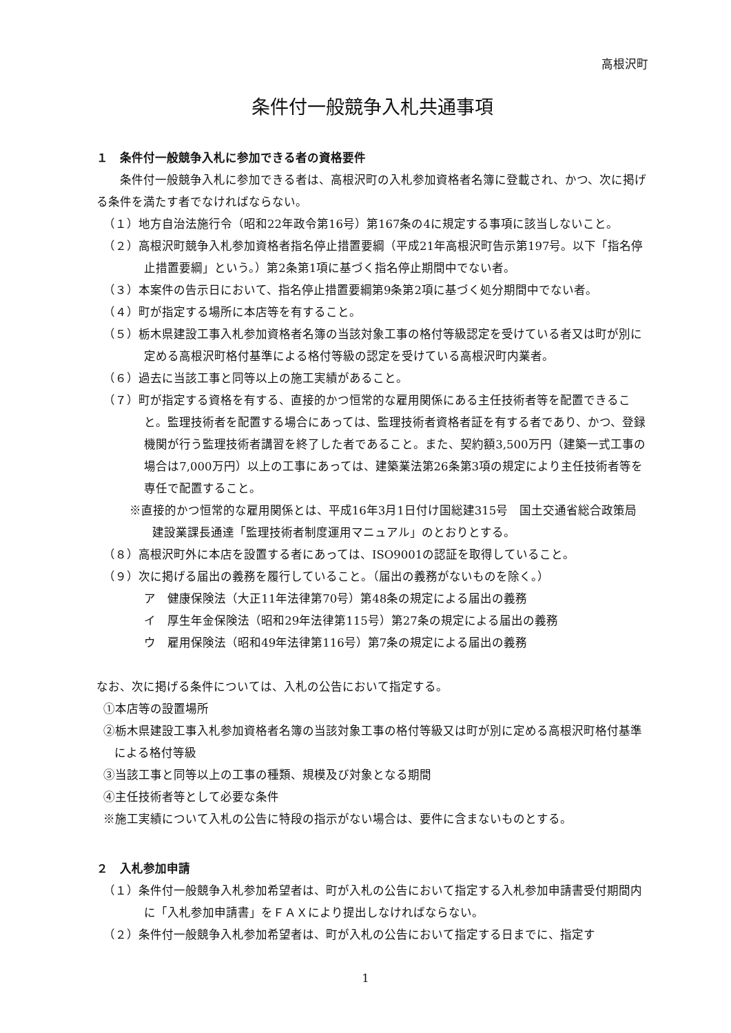高根沢町
条件付一般競争入札共通事項
１　条件付一般競争入札に参加できる者の資格要件
　条件付一般競争入札に参加できる者は、高根沢町の入札参加資格者名簿に登載され、かつ、次に掲げる条件を満たす者でなければならない。
（１）地方自治法施行令（昭和22年政令第16号）第167条の4に規定する事項に該当しないこと。
（２）高根沢町競争入札参加資格者指名停止措置要綱（平成21年高根沢町告示第197号。以下「指名停止措置要綱」という。）第2条第1項に基づく指名停止期間中でない者。
（３）本案件の告示日において、指名停止措置要綱第9条第2項に基づく処分期間中でない者。
（４）町が指定する場所に本店等を有すること。
（５）栃木県建設工事入札参加資格者名簿の当該対象工事の格付等級認定を受けている者又は町が別に定める高根沢町格付基準による格付等級の認定を受けている高根沢町内業者。
（６）過去に当該工事と同等以上の施工実績があること。
（７）町が指定する資格を有する、直接的かつ恒常的な雇用関係にある主任技術者等を配置できること。監理技術者を配置する場合にあっては、監理技術者資格者証を有する者であり、かつ、登録機関が行う監理技術者講習を終了した者であること。また、契約額3,500万円（建築一式工事の場合は7,000万円）以上の工事にあっては、建築業法第26条第3項の規定により主任技術者等を専任で配置すること。
※直接的かつ恒常的な雇用関係とは、平成16年3月1日付け国総建315号　国土交通省総合政策局建設業課長通達「監理技術者制度運用マニュアル」のとおりとする。
（８）高根沢町外に本店を設置する者にあっては、ISO9001の認証を取得していること。
（９）次に掲げる届出の義務を履行していること。（届出の義務がないものを除く。）
ア　健康保険法（大正11年法律第70号）第48条の規定による届出の義務
イ　厚生年金保険法（昭和29年法律第115号）第27条の規定による届出の義務
ウ　雇用保険法（昭和49年法律第116号）第7条の規定による届出の義務
なお、次に掲げる条件については、入札の公告において指定する。
①本店等の設置場所
②栃木県建設工事入札参加資格者名簿の当該対象工事の格付等級又は町が別に定める高根沢町格付基準による格付等級
③当該工事と同等以上の工事の種類、規模及び対象となる期間
④主任技術者等として必要な条件
※施工実績について入札の公告に特段の指示がない場合は、要件に含まないものとする。
２　入札参加申請
（１）条件付一般競争入札参加希望者は、町が入札の公告において指定する入札参加申請書受付期間内に「入札参加申請書」をＦＡＸにより提出しなければならない。
（２）条件付一般競争入札参加希望者は、町が入札の公告において指定する日までに、指定す
1